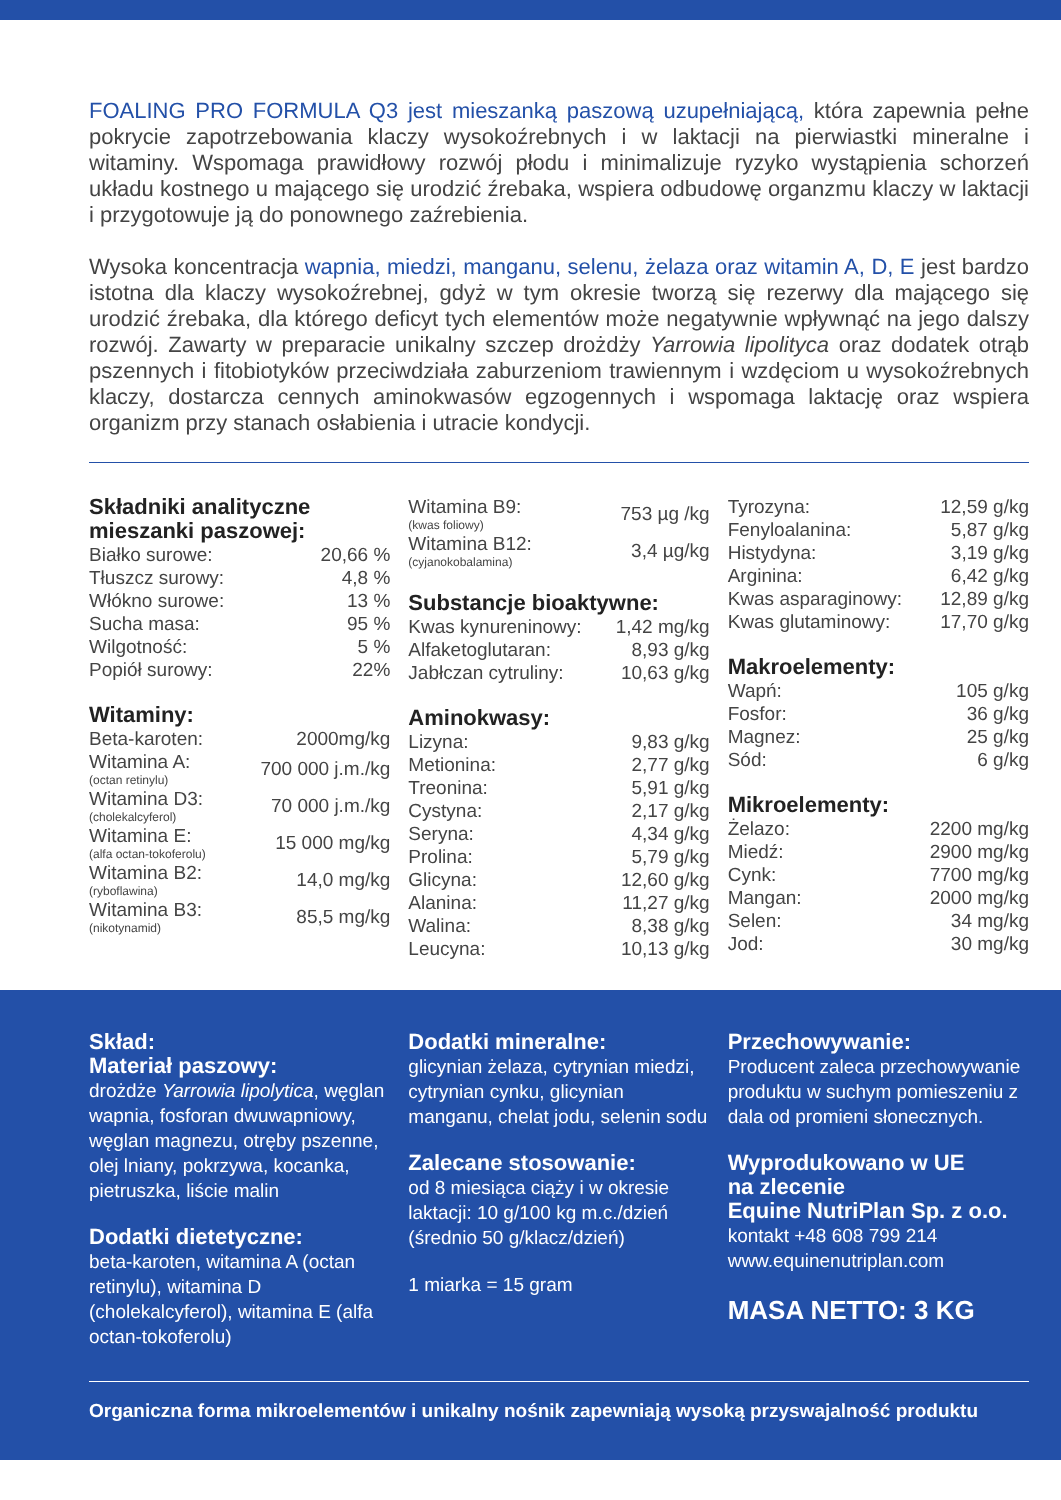FOALING PRO FORMULA Q3 jest mieszanką paszową uzupełniającą, która zapewnia pełne pokrycie zapotrzebowania klaczy wysokoźrebnych i w laktacji na pierwiastki mineralne i witaminy. Wspomaga prawidłowy rozwój płodu i minimalizuje ryzyko wystąpienia schorzeń układu kostnego u mającego się urodzić źrebaka, wspiera odbudowę organzmu klaczy w laktacji i przygotowuje ją do ponownego zaźrebienia.
Wysoka koncentracja wapnia, miedzi, manganu, selenu, żelaza oraz witamin A, D, E jest bardzo istotna dla klaczy wysokoźrebnej, gdyż w tym okresie tworzą się rezerwy dla mającego się urodzić źrebaka, dla którego deficyt tych elementów może negatywnie wpływnąć na jego dalszy rozwój. Zawarty w preparacie unikalny szczep drożdży Yarrowia lipolityca oraz dodatek otrąb pszennych i fitobiotyków przeciwdziała zaburzeniom trawiennym i wzdęciom u wysokoźrebnych klaczy, dostarcza cennych aminokwasów egzogennych i wspomaga laktację oraz wspiera organizm przy stanach osłabienia i utracie kondycji.
Składniki analityczne mieszanki paszowej:
| Białko surowe: | 20,66 % |
| Tłuszcz surowy: | 4,8 % |
| Włókno surowe: | 13 % |
| Sucha masa: | 95 % |
| Wilgotność: | 5 % |
| Popiół surowy: | 22% |
Witaminy:
| Beta-karoten: | 2000mg/kg |
| Witamina A: (octan retinylu) | 700 000 j.m./kg |
| Witamina D3: (cholekalcyferol) | 70 000 j.m./kg |
| Witamina E: (alfa octan-tokoferolu) | 15 000 mg/kg |
| Witamina B2: (ryboflawina) | 14,0 mg/kg |
| Witamina B3: (nikotynamid) | 85,5 mg/kg |
| Witamina B9: (kwas foliowy) | 753 µg /kg |
| Witamina B12: (cyjanokobalamina) | 3,4 µg/kg |
Substancje bioaktywne:
| Kwas kynureninowy: | 1,42 mg/kg |
| Alfaketoglutaran: | 8,93 g/kg |
| Jabłczan cytruliny: | 10,63 g/kg |
Aminokwasy:
| Lizyna: | 9,83 g/kg |
| Metionina: | 2,77 g/kg |
| Treonina: | 5,91 g/kg |
| Cystyna: | 2,17 g/kg |
| Seryna: | 4,34 g/kg |
| Prolina: | 5,79 g/kg |
| Glicyna: | 12,60 g/kg |
| Alanina: | 11,27 g/kg |
| Walina: | 8,38 g/kg |
| Leucyna: | 10,13 g/kg |
| Tyrozyna: | 12,59 g/kg |
| Fenyloalanina: | 5,87 g/kg |
| Histydyna: | 3,19 g/kg |
| Arginina: | 6,42 g/kg |
| Kwas asparaginowy: | 12,89 g/kg |
| Kwas glutaminowy: | 17,70 g/kg |
Makroelementy:
| Wapń: | 105 g/kg |
| Fosfor: | 36 g/kg |
| Magnez: | 25 g/kg |
| Sód: | 6 g/kg |
Mikroelementy:
| Żelazo: | 2200 mg/kg |
| Miedź: | 2900 mg/kg |
| Cynk: | 7700 mg/kg |
| Mangan: | 2000 mg/kg |
| Selen: | 34 mg/kg |
| Jod: | 30 mg/kg |
Skład:
Materiał paszowy:
drożdże Yarrowia lipolytica, węglan wapnia, fosforan dwuwapniowy, węglan magnezu, otręby pszenne, olej lniany, pokrzywa, kocanka, pietruszka, liście malin
Dodatki dietetyczne:
beta-karoten, witamina A (octan retinylu), witamina D (cholekalcyferol), witamina E (alfa octan-tokoferolu)
Dodatki mineralne:
glicynian żelaza, cytrynian miedzi, cytrynian cynku, glicynian manganu, chelat jodu, selenin sodu
Zalecane stosowanie:
od 8 miesiąca ciąży i w okresie laktacji: 10 g/100 kg m.c./dzień (średnio 50 g/klacz/dzień)
1 miarka = 15 gram
Przechowywanie:
Producent zaleca przechowywanie produktu w suchym pomieszeniu z dala od promieni słonecznych.
Wyprodukowano w UE
na zlecenie
Equine NutriPlan Sp. z o.o.
kontakt +48 608 799 214
www.equinenutriplan.com
MASA NETTO: 3 KG
Organiczna forma mikroelementów i unikalny nośnik zapewniają wysoką przyswajalność produktu